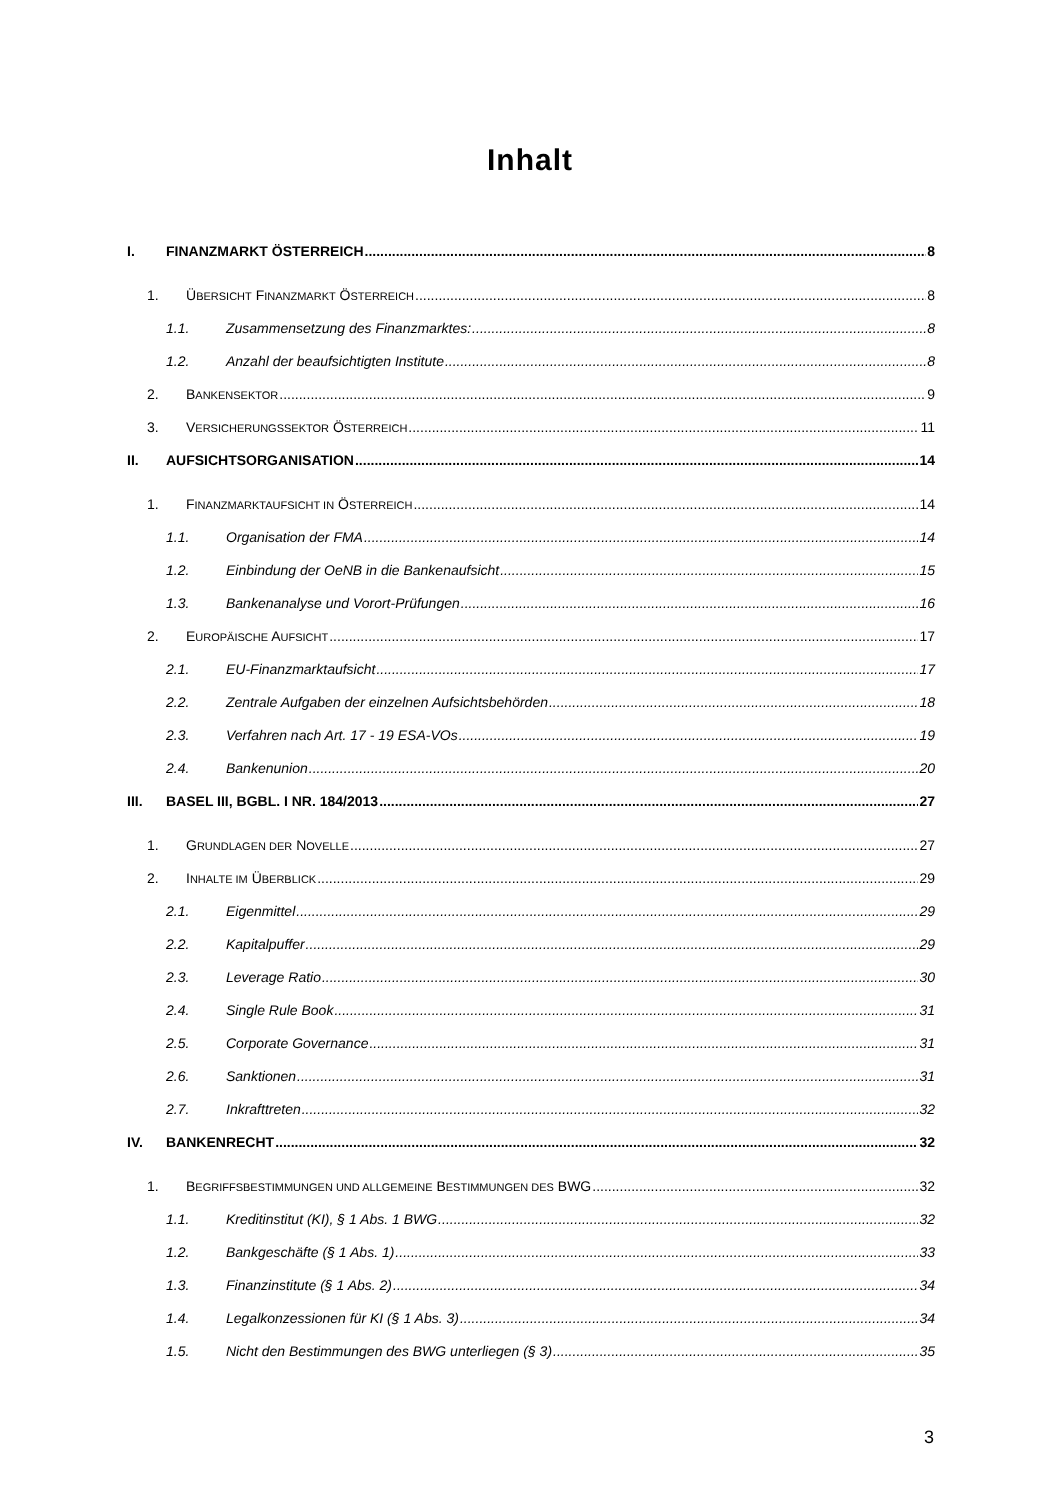Inhalt
I. FINANZMARKT ÖSTERREICH 8
1. ÜBERSICHT FINANZMARKT ÖSTERREICH 8
1.1. Zusammensetzung des Finanzmarktes: 8
1.2. Anzahl der beaufsichtigten Institute 8
2. BANKENSEKTOR 9
3. VERSICHERUNGSSEKTOR ÖSTERREICH 11
II. AUFSICHTSORGANISATION 14
1. FINANZMARKTAUFSICHT IN ÖSTERREICH 14
1.1. Organisation der FMA 14
1.2. Einbindung der OeNB in die Bankenaufsicht 15
1.3. Bankenanalyse und Vorort-Prüfungen 16
2. EUROPÄISCHE AUFSICHT 17
2.1. EU-Finanzmarktaufsicht 17
2.2. Zentrale Aufgaben der einzelnen Aufsichtsbehörden 18
2.3. Verfahren nach Art. 17 - 19 ESA-VOs 19
2.4. Bankenunion 20
III. BASEL III, BGBL. I NR. 184/2013 27
1. GRUNDLAGEN DER NOVELLE 27
2. INHALTE IM ÜBERBLICK 29
2.1. Eigenmittel 29
2.2. Kapitalpuffer 29
2.3. Leverage Ratio 30
2.4. Single Rule Book 31
2.5. Corporate Governance 31
2.6. Sanktionen 31
2.7. Inkrafttreten 32
IV. BANKENRECHT 32
1. BEGRIFFSBESTIMMUNGEN UND ALLGEMEINE BESTIMMUNGEN DES BWG 32
1.1. Kreditinstitut (KI), § 1 Abs. 1 BWG 32
1.2. Bankgeschäfte (§ 1 Abs. 1) 33
1.3. Finanzinstitute (§ 1 Abs. 2) 34
1.4. Legalkonzessionen für KI (§ 1 Abs. 3) 34
1.5. Nicht den Bestimmungen des BWG unterliegen (§ 3) 35
3